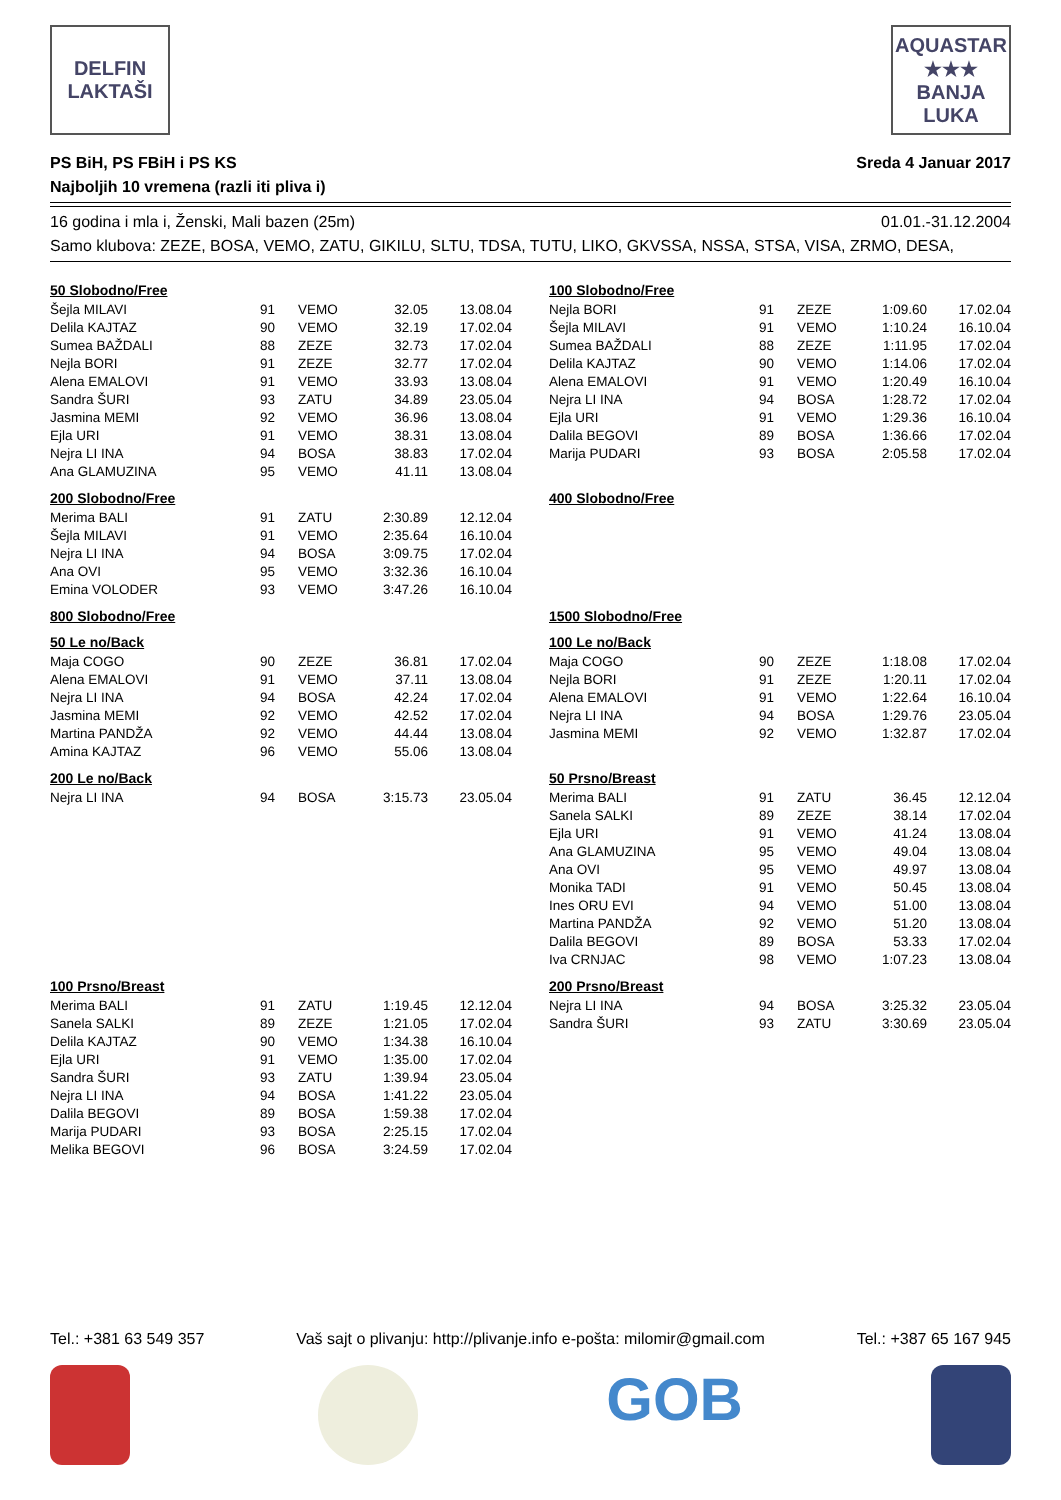DELFIN
LAKTAŠI
AQUASTAR
★★★
BANJA LUKA
PS BiH, PS FBiH i PS KS
Najboljih 10 vremena (razli iti pliva i)
Sreda 4 Januar 2017
16 godina i mla i, Ženski, Mali bazen (25m) 01.01.-31.12.2004
Samo klubova: ZEZE, BOSA, VEMO, ZATU, GIKILU, SLTU, TDSA, TUTU, LIKO, GKVSSA, NSSA, STSA, VISA, ZRMO, DESA,
50 Slobodno/Free
| Šejla MILAVI | 91 | VEMO | 32.05 | 13.08.04 |
| Delila KAJTAZ | 90 | VEMO | 32.19 | 17.02.04 |
| Sumea BAŽDALI | 88 | ZEZE | 32.73 | 17.02.04 |
| Nejla BORI | 91 | ZEZE | 32.77 | 17.02.04 |
| Alena EMALOVI | 91 | VEMO | 33.93 | 13.08.04 |
| Sandra ŠURI | 93 | ZATU | 34.89 | 23.05.04 |
| Jasmina MEMI | 92 | VEMO | 36.96 | 13.08.04 |
| Ejla URI | 91 | VEMO | 38.31 | 13.08.04 |
| Nejra LI INA | 94 | BOSA | 38.83 | 17.02.04 |
| Ana GLAMUZINA | 95 | VEMO | 41.11 | 13.08.04 |
200 Slobodno/Free
| Merima BALI | 91 | ZATU | 2:30.89 | 12.12.04 |
| Šejla MILAVI | 91 | VEMO | 2:35.64 | 16.10.04 |
| Nejra LI INA | 94 | BOSA | 3:09.75 | 17.02.04 |
| Ana OVI | 95 | VEMO | 3:32.36 | 16.10.04 |
| Emina VOLODER | 93 | VEMO | 3:47.26 | 16.10.04 |
800 Slobodno/Free
50 Le no/Back
| Maja COGO | 90 | ZEZE | 36.81 | 17.02.04 |
| Alena EMALOVI | 91 | VEMO | 37.11 | 13.08.04 |
| Nejra LI INA | 94 | BOSA | 42.24 | 17.02.04 |
| Jasmina MEMI | 92 | VEMO | 42.52 | 17.02.04 |
| Martina PANDŽA | 92 | VEMO | 44.44 | 13.08.04 |
| Amina KAJTAZ | 96 | VEMO | 55.06 | 13.08.04 |
200 Le no/Back
| Nejra LI INA | 94 | BOSA | 3:15.73 | 23.05.04 |
100 Prsno/Breast
| Merima BALI | 91 | ZATU | 1:19.45 | 12.12.04 |
| Sanela SALKI | 89 | ZEZE | 1:21.05 | 17.02.04 |
| Delila KAJTAZ | 90 | VEMO | 1:34.38 | 16.10.04 |
| Ejla URI | 91 | VEMO | 1:35.00 | 17.02.04 |
| Sandra ŠURI | 93 | ZATU | 1:39.94 | 23.05.04 |
| Nejra LI INA | 94 | BOSA | 1:41.22 | 23.05.04 |
| Dalila BEGOVI | 89 | BOSA | 1:59.38 | 17.02.04 |
| Marija PUDARI | 93 | BOSA | 2:25.15 | 17.02.04 |
| Melika BEGOVI | 96 | BOSA | 3:24.59 | 17.02.04 |
100 Slobodno/Free
| Nejla BORI | 91 | ZEZE | 1:09.60 | 17.02.04 |
| Šejla MILAVI | 91 | VEMO | 1:10.24 | 16.10.04 |
| Sumea BAŽDALI | 88 | ZEZE | 1:11.95 | 17.02.04 |
| Delila KAJTAZ | 90 | VEMO | 1:14.06 | 17.02.04 |
| Alena EMALOVI | 91 | VEMO | 1:20.49 | 16.10.04 |
| Nejra LI INA | 94 | BOSA | 1:28.72 | 17.02.04 |
| Ejla URI | 91 | VEMO | 1:29.36 | 16.10.04 |
| Dalila BEGOVI | 89 | BOSA | 1:36.66 | 17.02.04 |
| Marija PUDARI | 93 | BOSA | 2:05.58 | 17.02.04 |
400 Slobodno/Free
1500 Slobodno/Free
100 Le no/Back
| Maja COGO | 90 | ZEZE | 1:18.08 | 17.02.04 |
| Nejla BORI | 91 | ZEZE | 1:20.11 | 17.02.04 |
| Alena EMALOVI | 91 | VEMO | 1:22.64 | 16.10.04 |
| Nejra LI INA | 94 | BOSA | 1:29.76 | 23.05.04 |
| Jasmina MEMI | 92 | VEMO | 1:32.87 | 17.02.04 |
50 Prsno/Breast
| Merima BALI | 91 | ZATU | 36.45 | 12.12.04 |
| Sanela SALKI | 89 | ZEZE | 38.14 | 17.02.04 |
| Ejla URI | 91 | VEMO | 41.24 | 13.08.04 |
| Ana GLAMUZINA | 95 | VEMO | 49.04 | 13.08.04 |
| Ana OVI | 95 | VEMO | 49.97 | 13.08.04 |
| Monika TADI | 91 | VEMO | 50.45 | 13.08.04 |
| Ines ORU EVI | 94 | VEMO | 51.00 | 13.08.04 |
| Martina PANDŽA | 92 | VEMO | 51.20 | 13.08.04 |
| Dalila BEGOVI | 89 | BOSA | 53.33 | 17.02.04 |
| Iva CRNJAC | 98 | VEMO | 1:07.23 | 13.08.04 |
200 Prsno/Breast
| Nejra LI INA | 94 | BOSA | 3:25.32 | 23.05.04 |
| Sandra ŠURI | 93 | ZATU | 3:30.69 | 23.05.04 |
Tel.: +381 63 549 357 Vaš sajt o plivanju: http://plivanje.info e-pošta: milomir@gmail.com Tel.: +387 65 167 945
GOB